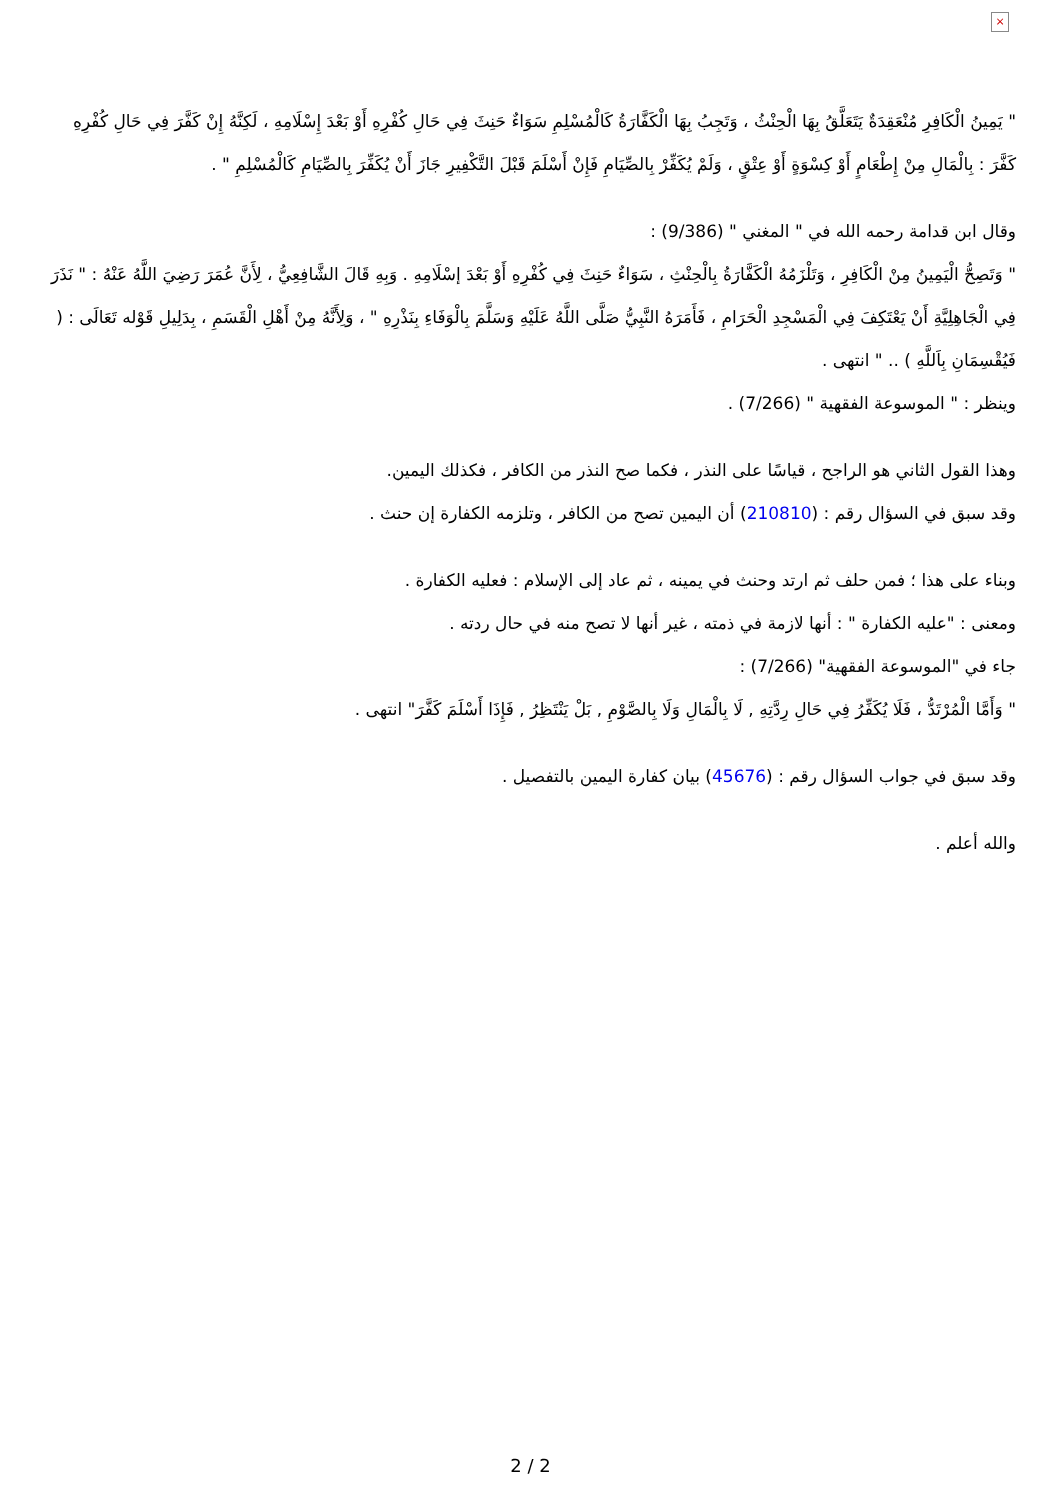×
" يَمِينُ الْكَافِرِ مُنْعَقِدَةٌ يَتَعَلَّقُ بِهَا الْحِنْثُ ، وَتَجِبُ بِهَا الْكَفَّارَةُ كَالْمُسْلِمِ سَوَاءٌ حَنِثَ فِي حَالِ كُفْرِهِ أَوْ بَعْدَ إِسْلَامِهِ ، لَكِنَّهُ إِنْ كَفَّرَ فِي حَالِ كُفْرِهِ كَفَّرَ : بِالْمَالِ مِنْ إِطْعَامٍ أَوْ كِسْوَةٍ أَوْ عِتْقٍ ، وَلَمْ يُكَفِّرْ بِالصِّيَامِ فَإِنْ أَسْلَمَ قَبْلَ التَّكْفِيرِ جَازَ أَنْ يُكَفِّرَ بِالصِّيَامِ كَالْمُسْلِمِ " .
وقال ابن قدامة رحمه الله في " المغني " (9/386) :
" وَتَصِحُّ الْيَمِينُ مِنْ الْكَافِرِ ، وَتَلْزَمُهُ الْكَفَّارَةُ بِالْحِنْثِ ، سَوَاءٌ حَنِثَ فِي كُفْرِهِ أَوْ بَعْدَ إسْلَامِهِ . وَبِهِ قَالَ الشَّافِعِيُّ ، لِأَنَّ عُمَرَ رَضِيَ اللَّهُ عَنْهُ : " نَذَرَ فِي الْجَاهِلِيَّةِ أَنْ يَعْتَكِفَ فِي الْمَسْجِدِ الْحَرَامِ ، فَأَمَرَهُ النَّبِيُّ صَلَّى اللَّهُ عَلَيْهِ وَسَلَّمَ بِالْوَفَاءِ بِنَذْرِهِ " ، وَلِأَنَّهُ مِنْ أَهْلِ الْقَسَمِ ، بِدَلِيلِ قَوْله تَعَالَى : ( فَيُقْسِمَانِ بِاَللَّهِ ) .. " انتهى .
وينظر : " الموسوعة الفقهية " (7/266) .
وهذا القول الثاني هو الراجح ، قياسًا على النذر ، فكما صح النذر من الكافر ، فكذلك اليمين.
وقد سبق في السؤال رقم : (210810) أن اليمين تصح من الكافر ، وتلزمه الكفارة إن حنث .
وبناء على هذا ؛ فمن حلف ثم ارتد وحنث في يمينه ، ثم عاد إلى الإسلام : فعليه الكفارة .
ومعنى : "عليه الكفارة " : أنها لازمة في ذمته ، غير أنها لا تصح منه في حال ردته .
جاء في "الموسوعة الفقهية" (7/266) :
" وَأَمَّا الْمُرْتَدُّ ، فَلَا يُكَفِّرُ فِي حَالِ رِدَّتِهِ , لَا بِالْمَالِ وَلَا بِالصَّوْمِ , بَلْ يَنْتَظِرُ , فَإِذَا أَسْلَمَ كَفَّرَ" انتهى .
وقد سبق في جواب السؤال رقم : (45676) بيان كفارة اليمين بالتفصيل .
والله أعلم .
2 / 2